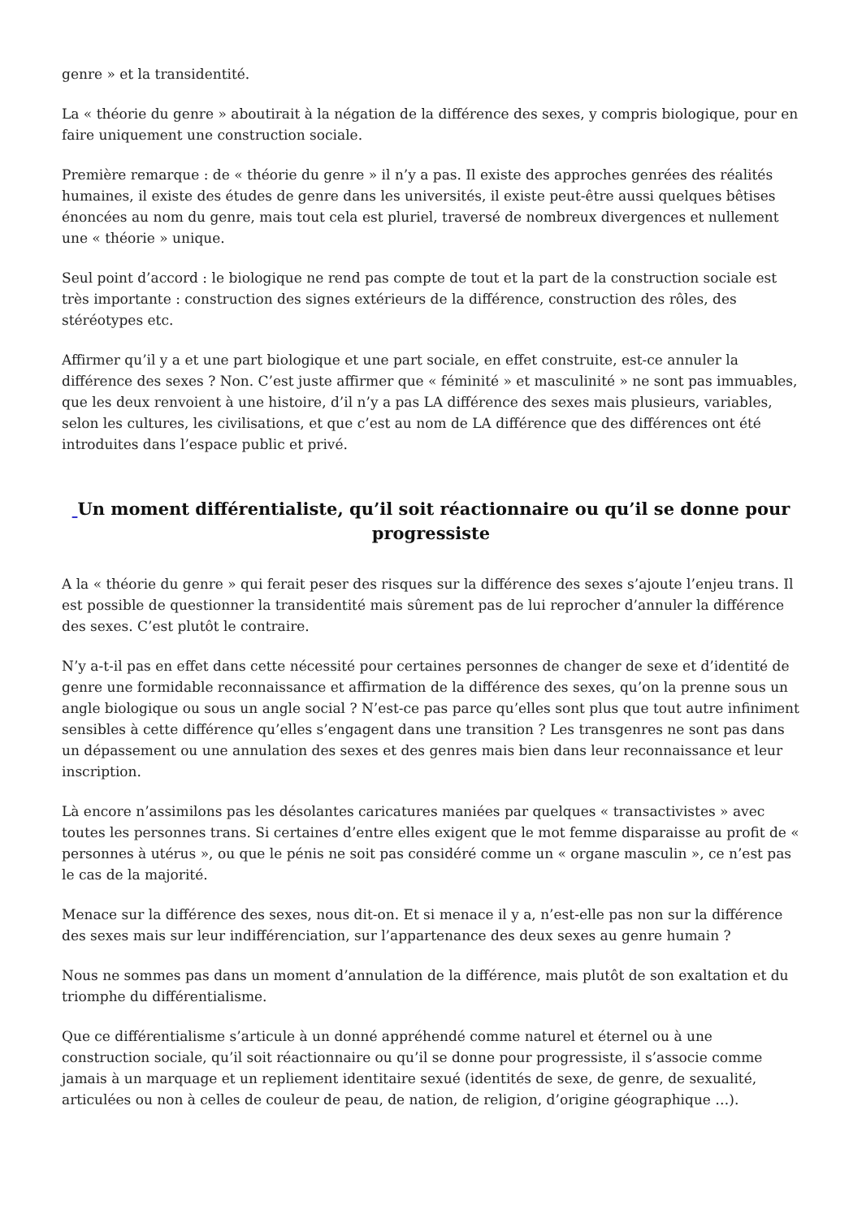genre » et la transidentité.
La « théorie du genre » aboutirait à la négation de la différence des sexes, y compris biologique, pour en faire uniquement une construction sociale.
Première remarque : de « théorie du genre » il n’y a pas. Il existe des approches genrées des réalités humaines, il existe des études de genre dans les universités, il existe peut-être aussi quelques bêtises énoncées au nom du genre, mais tout cela est pluriel, traversé de nombreux divergences et nullement une « théorie » unique.
Seul point d’accord : le biologique ne rend pas compte de tout et la part de la construction sociale est très importante : construction des signes extérieurs de la différence, construction des rôles, des stéréotypes etc.
Affirmer qu’il y a et une part biologique et une part sociale, en effet construite, est-ce annuler la différence des sexes ? Non. C’est juste affirmer que « féminité » et masculinité » ne sont pas immuables, que les deux renvoient à une histoire, d’il n’y a pas LA différence des sexes mais plusieurs, variables, selon les cultures, les civilisations, et que c’est au nom de LA différence que des différences ont été introduites dans l’espace public et privé.
Un moment différentialiste, qu’il soit réactionnaire ou qu’il se donne pour progressiste
A la « théorie du genre » qui ferait peser des risques sur la différence des sexes s’ajoute l’enjeu trans. Il est possible de questionner la transidentité mais sûrement pas de lui reprocher d’annuler la différence des sexes. C’est plutôt le contraire.
N’y a-t-il pas en effet dans cette nécessité pour certaines personnes de changer de sexe et d’identité de genre une formidable reconnaissance et affirmation de la différence des sexes, qu’on la prenne sous un angle biologique ou sous un angle social ? N’est-ce pas parce qu’elles sont plus que tout autre infiniment sensibles à cette différence qu’elles s’engagent dans une transition ? Les transgenres ne sont pas dans un dépassement ou une annulation des sexes et des genres mais bien dans leur reconnaissance et leur inscription.
Là encore n’assimilons pas les désolantes caricatures maniées par quelques « transactivistes » avec toutes les personnes trans. Si certaines d’entre elles exigent que le mot femme disparaisse au profit de « personnes à utérus », ou que le pénis ne soit pas considéré comme un « organe masculin », ce n’est pas le cas de la majorité.
Menace sur la différence des sexes, nous dit-on. Et si menace il y a, n’est-elle pas non sur la différence des sexes mais sur leur indifférenciation, sur l’appartenance des deux sexes au genre humain ?
Nous ne sommes pas dans un moment d’annulation de la différence, mais plutôt de son exaltation et du triomphe du différentialisme.
Que ce différentialisme s’articule à un donné appréhendé comme naturel et éternel ou à une construction sociale, qu’il soit réactionnaire ou qu’il se donne pour progressiste, il s’associe comme jamais à un marquage et un repliement identitaire sexué (identités de sexe, de genre, de sexualité, articulées ou non à celles de couleur de peau, de nation, de religion, d’origine géographique …).